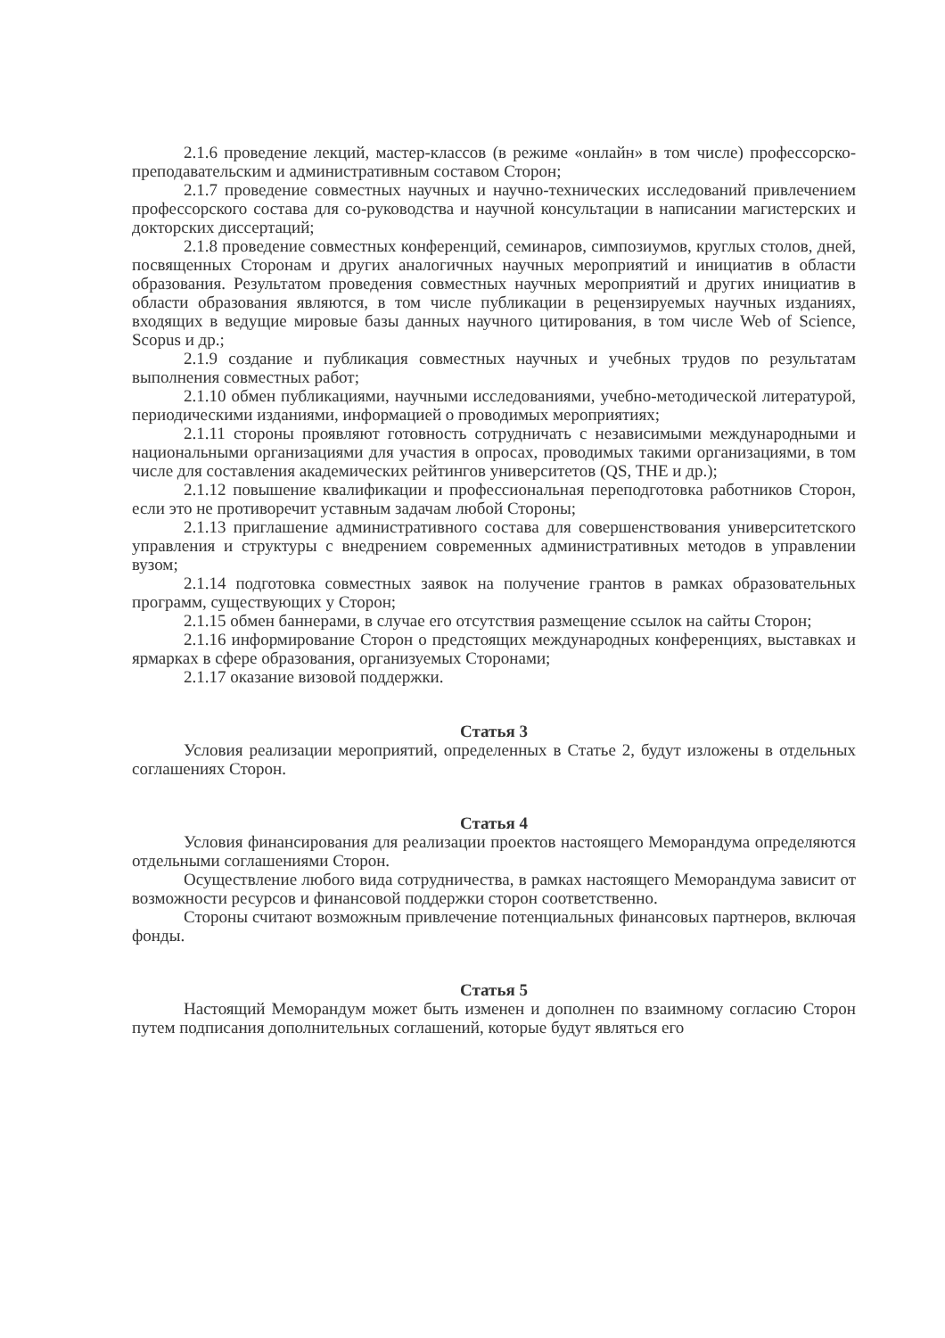2.1.6 проведение лекций, мастер-классов (в режиме «онлайн» в том числе) профессорско-преподавательским и административным составом Сторон;
2.1.7 проведение совместных научных и научно-технических исследований привлечением профессорского состава для со-руководства и научной консультации в написании магистерских и докторских диссертаций;
2.1.8 проведение совместных конференций, семинаров, симпозиумов, круглых столов, дней, посвященных Сторонам и других аналогичных научных мероприятий и инициатив в области образования. Результатом проведения совместных научных мероприятий и других инициатив в области образования являются, в том числе публикации в рецензируемых научных изданиях, входящих в ведущие мировые базы данных научного цитирования, в том числе Web of Science, Scopus и др.;
2.1.9 создание и публикация совместных научных и учебных трудов по результатам выполнения совместных работ;
2.1.10 обмен публикациями, научными исследованиями, учебно-методической литературой, периодическими изданиями, информацией о проводимых мероприятиях;
2.1.11 стороны проявляют готовность сотрудничать с независимыми международными и национальными организациями для участия в опросах, проводимых такими организациями, в том числе для составления академических рейтингов университетов (QS, THE и др.);
2.1.12 повышение квалификации и профессиональная переподготовка работников Сторон, если это не противоречит уставным задачам любой Стороны;
2.1.13 приглашение административного состава для совершенствования университетского управления и структуры с внедрением современных административных методов в управлении вузом;
2.1.14 подготовка совместных заявок на получение грантов в рамках образовательных программ, существующих у Сторон;
2.1.15 обмен баннерами, в случае его отсутствия размещение ссылок на сайты Сторон;
2.1.16 информирование Сторон о предстоящих международных конференциях, выставках и ярмарках в сфере образования, организуемых Сторонами;
2.1.17 оказание визовой поддержки.
Статья 3
Условия реализации мероприятий, определенных в Статье 2, будут изложены в отдельных соглашениях Сторон.
Статья 4
Условия финансирования для реализации проектов настоящего Меморандума определяются отдельными соглашениями Сторон.
Осуществление любого вида сотрудничества, в рамках настоящего Меморандума зависит от возможности ресурсов и финансовой поддержки сторон соответственно.
Стороны считают возможным привлечение потенциальных финансовых партнеров, включая фонды.
Статья 5
Настоящий Меморандум может быть изменен и дополнен по взаимному согласию Сторон путем подписания дополнительных соглашений, которые будут являться его